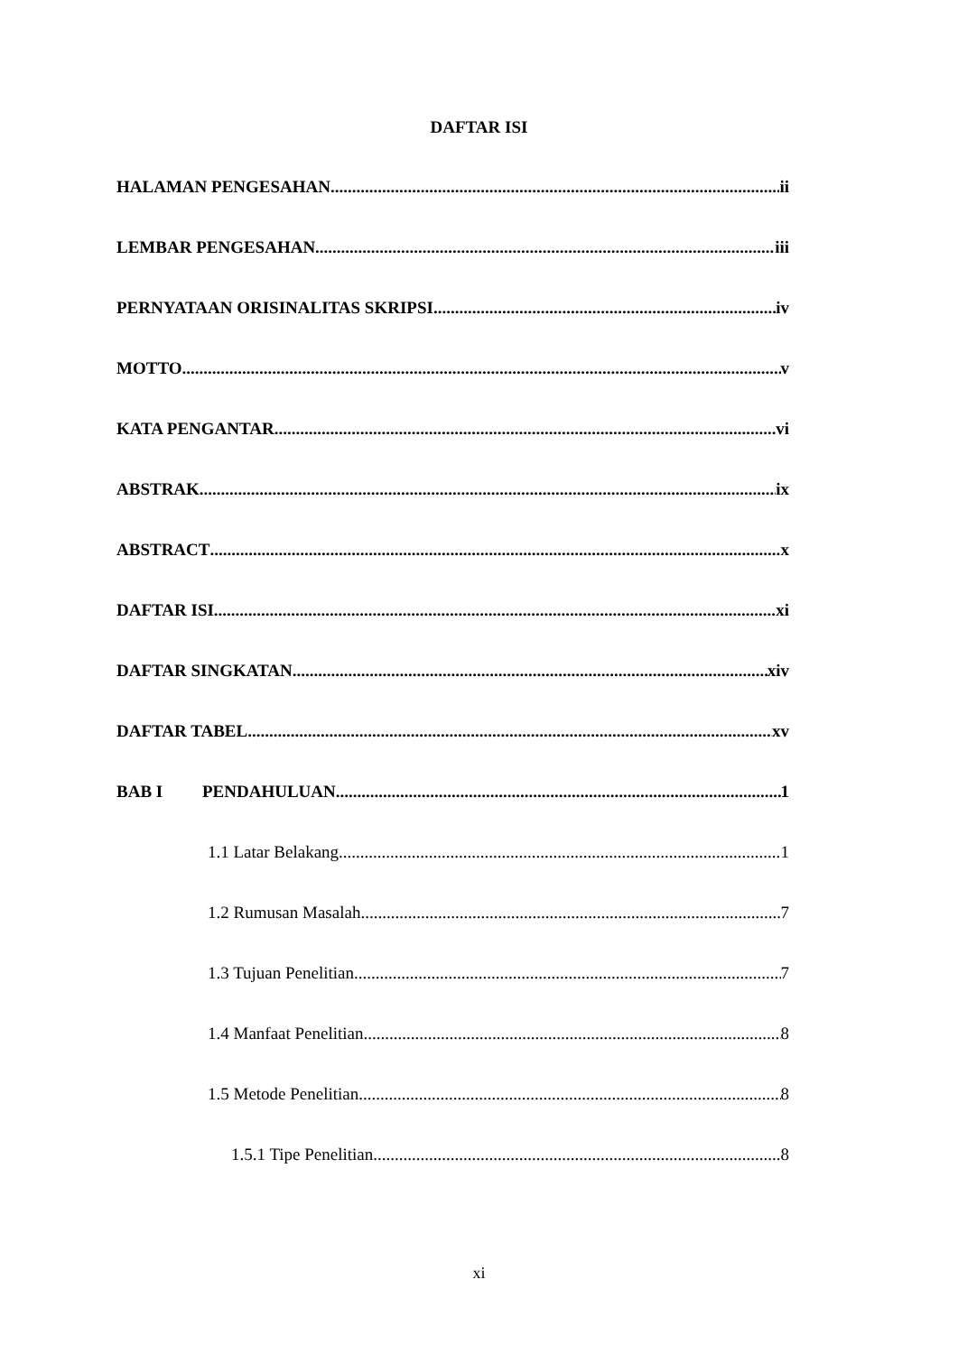DAFTAR ISI
HALAMAN PENGESAHAN ii
LEMBAR PENGESAHAN iii
PERNYATAAN ORISINALITAS SKRIPSI iv
MOTTO v
KATA PENGANTAR vi
ABSTRAK ix
ABSTRACT x
DAFTAR ISI xi
DAFTAR SINGKATAN xiv
DAFTAR TABEL xv
BAB I PENDAHULUAN 1
1.1 Latar Belakang 1
1.2 Rumusan Masalah 7
1.3 Tujuan Penelitian 7
1.4 Manfaat Penelitian 8
1.5 Metode Penelitian 8
1.5.1 Tipe Penelitian 8
xi